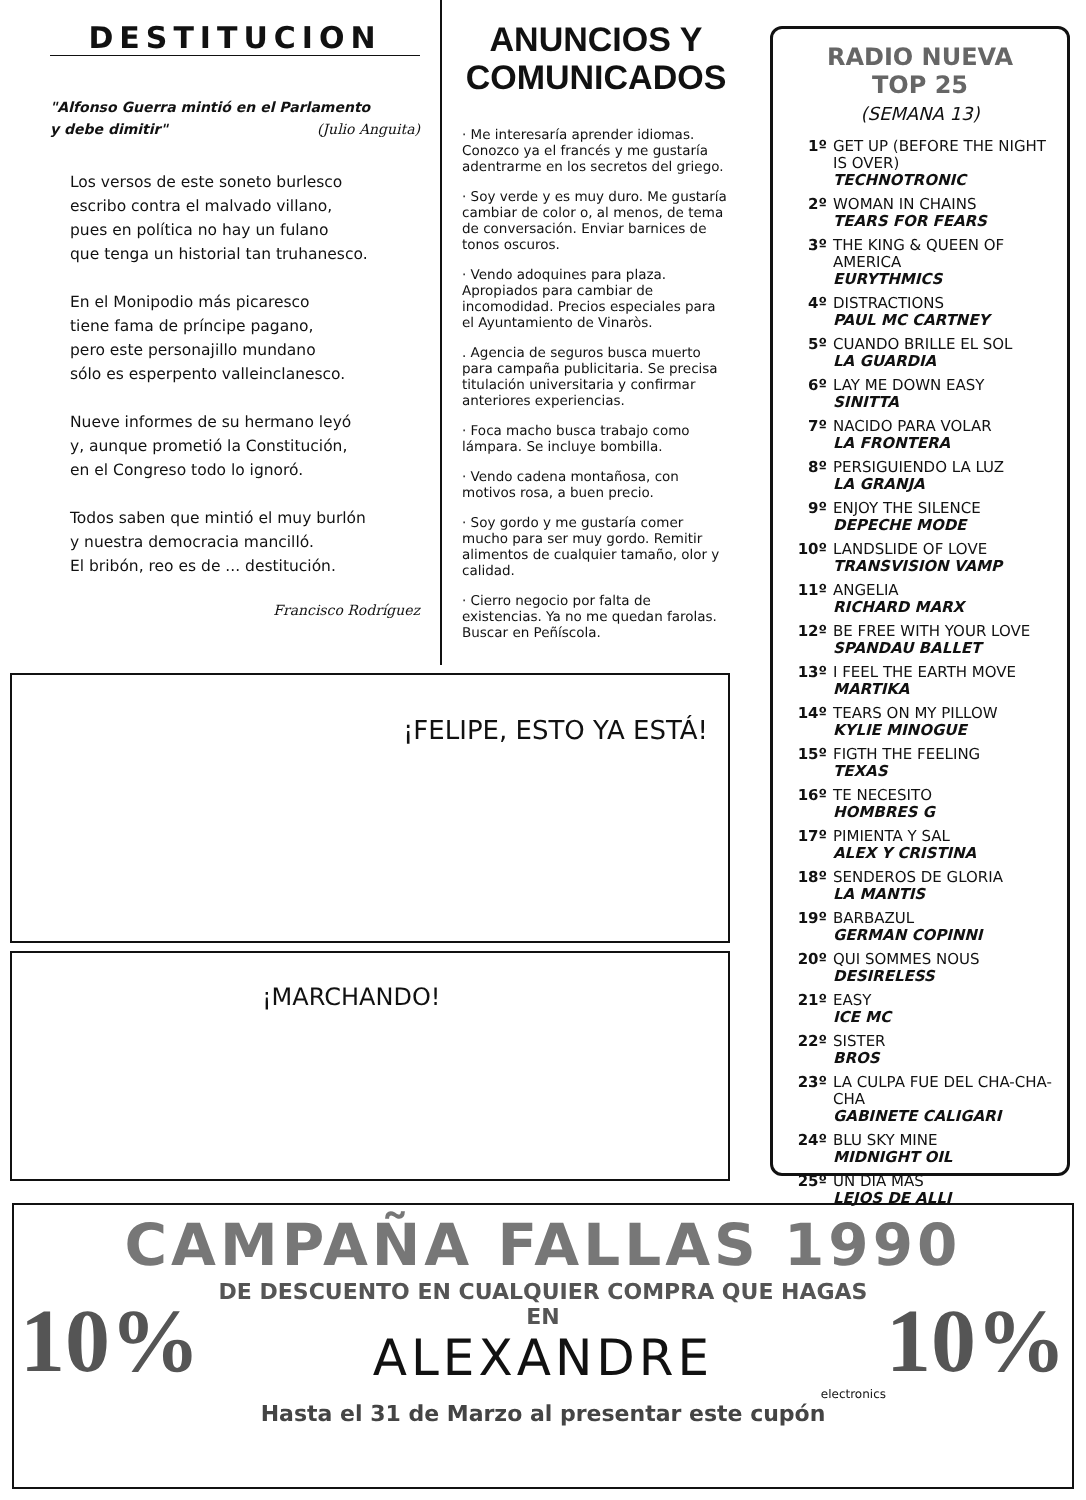DESTITUCION
"Alfonso Guerra mintió en el Parlamento
y debe dimitir" (Julio Anguita)
Los versos de este soneto burlesco
escribo contra el malvado villano,
pues en política no hay un fulano
que tenga un historial tan truhanesco.
En el Monipodio más picaresco
tiene fama de príncipe pagano,
pero este personajillo mundano
sólo es esperpento valleinclanesco.
Nueve informes de su hermano leyó
y, aunque prometió la Constitución,
en el Congreso todo lo ignoró.
Todos saben que mintió el muy burlón
y nuestra democracia mancilló.
El bribón, reo es de ... destitución.
Francisco Rodríguez
ANUNCIOS Y COMUNICADOS
· Me interesaría aprender idiomas. Conozco ya el francés y me gustaría adentrarme en los secretos del griego.
· Soy verde y es muy duro. Me gustaría cambiar de color o, al menos, de tema de conversación. Enviar barnices de tonos oscuros.
· Vendo adoquines para plaza. Apropiados para cambiar de incomodidad. Precios especiales para el Ayuntamiento de Vinaròs.
. Agencia de seguros busca muerto para campaña publicitaria. Se precisa titulación universitaria y confirmar anteriores experiencias.
· Foca macho busca trabajo como lámpara. Se incluye bombilla.
· Vendo cadena montañosa, con motivos rosa, a buen precio.
· Soy gordo y me gustaría comer mucho para ser muy gordo. Remitir alimentos de cualquier tamaño, olor y calidad.
· Cierro negocio por falta de existencias. Ya no me quedan farolas. Buscar en Peñíscola.
¡FELIPE, ESTO YA ESTÁ!
¡MARCHANDO!
RADIO NUEVA
TOP 25
(SEMANA 13)
1º GET UP (BEFORE THE NIGHT IS OVER)
TECHNOTRONIC
2º WOMAN IN CHAINS
TEARS FOR FEARS
3º THE KING & QUEEN OF AMERICA
EURYTHMICS
4º DISTRACTIONS
PAUL MC CARTNEY
5º CUANDO BRILLE EL SOL
LA GUARDIA
6º LAY ME DOWN EASY
SINITTA
7º NACIDO PARA VOLAR
LA FRONTERA
8º PERSIGUIENDO LA LUZ
LA GRANJA
9º ENJOY THE SILENCE
DEPECHE MODE
10º LANDSLIDE OF LOVE
TRANSVISION VAMP
11º ANGELIA
RICHARD MARX
12º BE FREE WITH YOUR LOVE
SPANDAU BALLET
13º I FEEL THE EARTH MOVE
MARTIKA
14º TEARS ON MY PILLOW
KYLIE MINOGUE
15º FIGTH THE FEELING
TEXAS
16º TE NECESITO
HOMBRES G
17º PIMIENTA Y SAL
ALEX Y CRISTINA
18º SENDEROS DE GLORIA
LA MANTIS
19º BARBAZUL
GERMAN COPINNI
20º QUI SOMMES NOUS
DESIRELESS
21º EASY
ICE MC
22º SISTER
BROS
23º LA CULPA FUE DEL CHA-CHA-CHA
GABINETE CALIGARI
24º BLU SKY MINE
MIDNIGHT OIL
25º UN DIA MAS
LEJOS DE ALLI
CAMPAÑA FALLAS 1990
10%
DE DESCUENTO EN CUALQUIER COMPRA QUE HAGAS EN
ALEXANDRE
electronics
10%
Hasta el 31 de Marzo al presentar este cupón